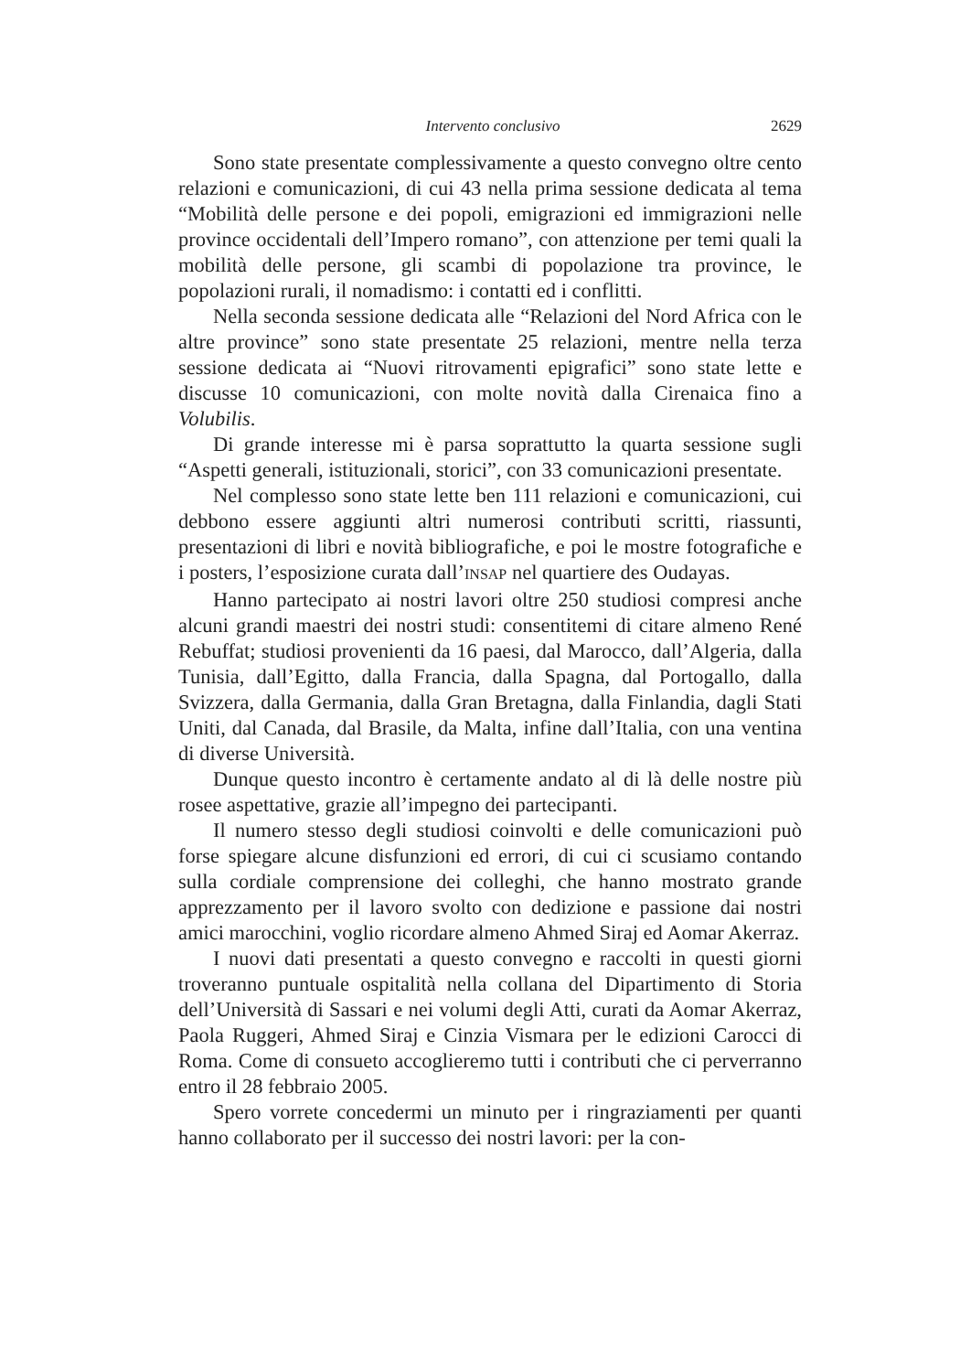Intervento conclusivo 2629
Sono state presentate complessivamente a questo convegno oltre cento relazioni e comunicazioni, di cui 43 nella prima sessione dedicata al tema “Mobilità delle persone e dei popoli, emigrazioni ed immigrazioni nelle province occidentali dell’Impero romano”, con attenzione per temi quali la mobilità delle persone, gli scambi di popolazione tra province, le popolazioni rurali, il nomadismo: i contatti ed i conflitti.
Nella seconda sessione dedicata alle “Relazioni del Nord Africa con le altre province” sono state presentate 25 relazioni, mentre nella terza sessione dedicata ai “Nuovi ritrovamenti epigrafici” sono state lette e discusse 10 comunicazioni, con molte novità dalla Cirenaica fino a Volubilis.
Di grande interesse mi è parsa soprattutto la quarta sessione sugli “Aspetti generali, istituzionali, storici”, con 33 comunicazioni presentate.
Nel complesso sono state lette ben 111 relazioni e comunicazioni, cui debbono essere aggiunti altri numerosi contributi scritti, riassunti, presentazioni di libri e novità bibliografiche, e poi le mostre fotografiche e i posters, l’esposizione curata dall’INSAP nel quartiere des Oudayas.
Hanno partecipato ai nostri lavori oltre 250 studiosi compresi anche alcuni grandi maestri dei nostri studi: consentitemi di citare almeno René Rebuffat; studiosi provenienti da 16 paesi, dal Marocco, dall’Algeria, dalla Tunisia, dall’Egitto, dalla Francia, dalla Spagna, dal Portogallo, dalla Svizzera, dalla Germania, dalla Gran Bretagna, dalla Finlandia, dagli Stati Uniti, dal Canada, dal Brasile, da Malta, infine dall’Italia, con una ventina di diverse Università.
Dunque questo incontro è certamente andato al di là delle nostre più rosee aspettative, grazie all’impegno dei partecipanti.
Il numero stesso degli studiosi coinvolti e delle comunicazioni può forse spiegare alcune disfunzioni ed errori, di cui ci scusiamo contando sulla cordiale comprensione dei colleghi, che hanno mostrato grande apprezzamento per il lavoro svolto con dedizione e passione dai nostri amici marocchini, voglio ricordare almeno Ahmed Siraj ed Aomar Akerraz.
I nuovi dati presentati a questo convegno e raccolti in questi giorni troveranno puntuale ospitalità nella collana del Dipartimento di Storia dell’Università di Sassari e nei volumi degli Atti, curati da Aomar Akerraz, Paola Ruggeri, Ahmed Siraj e Cinzia Vismara per le edizioni Carocci di Roma. Come di consueto accoglieremo tutti i contributi che ci perverranno entro il 28 febbraio 2005.
Spero vorrete concedermi un minuto per i ringraziamenti per quanti hanno collaborato per il successo dei nostri lavori: per la con-